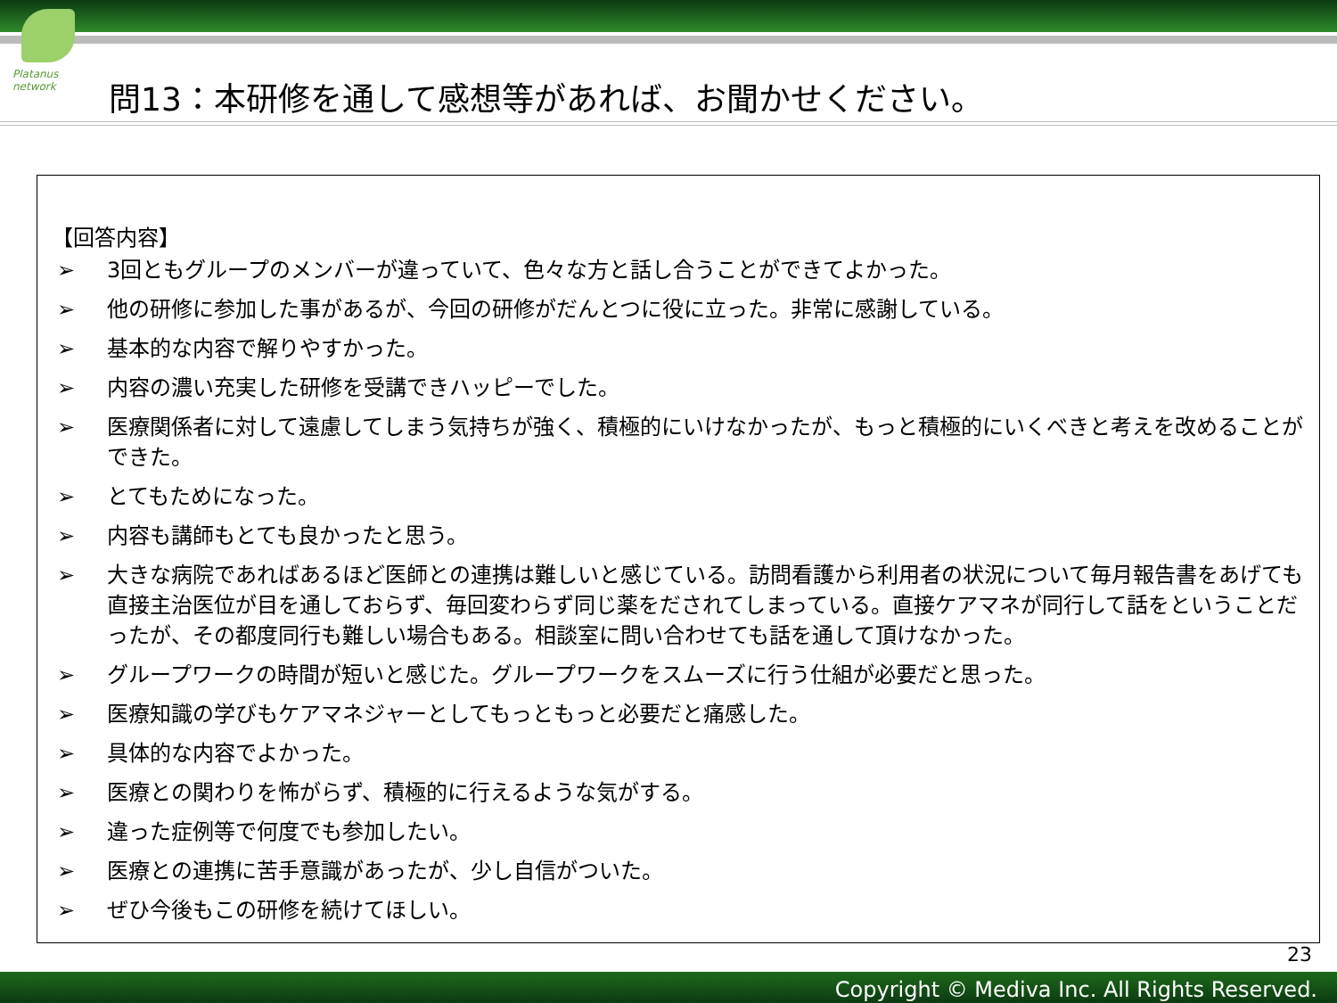Platanus network
問13：本研修を通して感想等があれば、お聞かせください。
【回答内容】
➢ 3回ともグループのメンバーが違っていて、色々な方と話し合うことができてよかった。
➢ 他の研修に参加した事があるが、今回の研修がだんとつに役に立った。非常に感謝している。
➢ 基本的な内容で解りやすかった。
➢ 内容の濃い充実した研修を受講できハッピーでした。
➢ 医療関係者に対して遠慮してしまう気持ちが強く、積極的にいけなかったが、もっと積極的にいくべきと考えを改めることができた。
➢ とてもためになった。
➢ 内容も講師もとても良かったと思う。
➢ 大きな病院であればあるほど医師との連携は難しいと感じている。訪問看護から利用者の状況について毎月報告書をあげても直接主治医位が目を通しておらず、毎回変わらず同じ薬をだされてしまっている。直接ケアマネが同行して話をということだったが、その都度同行も難しい場合もある。相談室に問い合わせても話を通して頂けなかった。
➢ グループワークの時間が短いと感じた。グループワークをスムーズに行う仕組が必要だと思った。
➢ 医療知識の学びもケアマネジャーとしてもっともっと必要だと痛感した。
➢ 具体的な内容でよかった。
➢ 医療との関わりを怖がらず、積極的に行えるような気がする。
➢ 違った症例等で何度でも参加したい。
➢ 医療との連携に苦手意識があったが、少し自信がついた。
➢ ぜひ今後もこの研修を続けてほしい。
23
Copyright © Mediva Inc. All Rights Reserved.